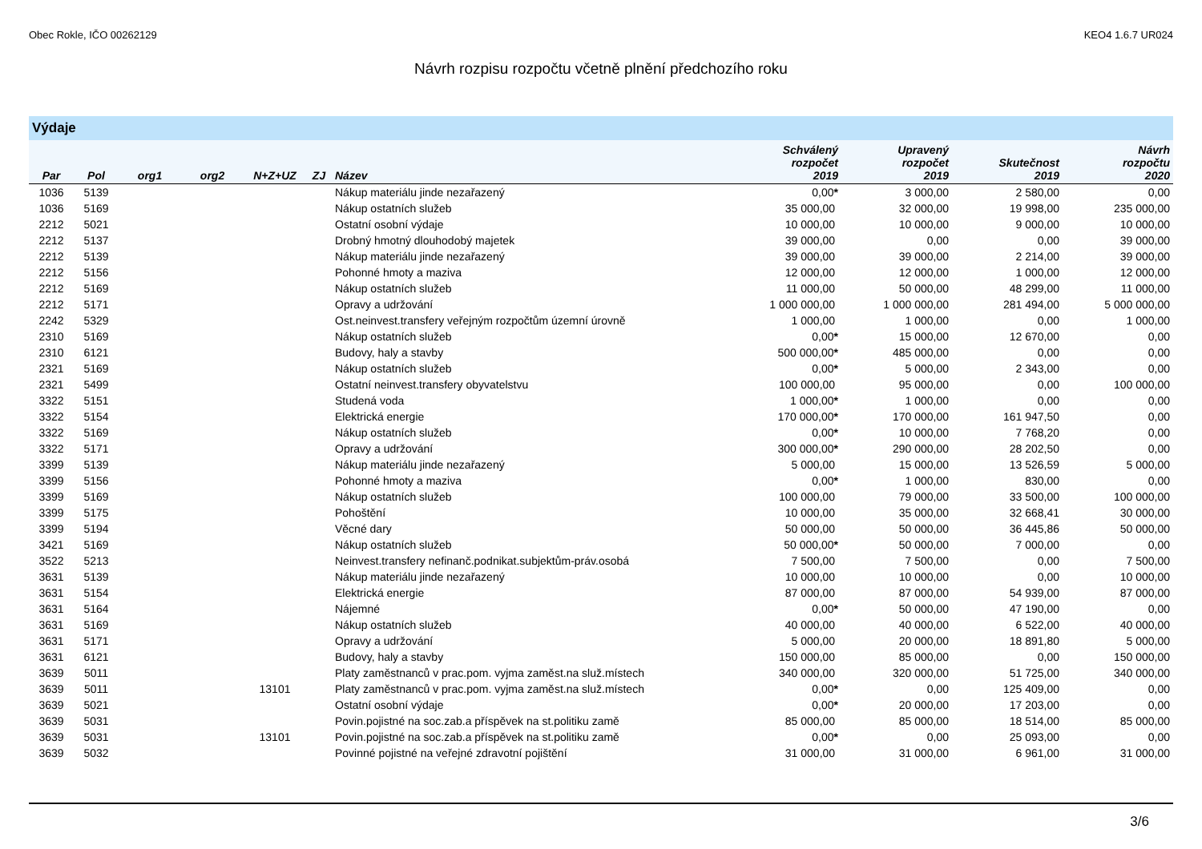Obec Rokle, IČO 00262129 KEO4 1.6.7 UR024
Návrh rozpisu rozpočtu včetně plnění předchozího roku
Výdaje
| Par | Pol | org1 | org2 | N+Z+UZ | ZJ | Název | Schválený rozpočet 2019 | Upravený rozpočet 2019 | Skutečnost 2019 | Návrh rozpočtu 2020 |
| --- | --- | --- | --- | --- | --- | --- | --- | --- | --- | --- |
| 1036 | 5139 | | | | | Nákup materiálu jinde nezařazený | 0,00 * | 3 000,00 | 2 580,00 | 0,00 |
| 1036 | 5169 | | | | | Nákup ostatních služeb | 35 000,00 | 32 000,00 | 19 998,00 | 235 000,00 |
| 2212 | 5021 | | | | | Ostatní osobní výdaje | 10 000,00 | 10 000,00 | 9 000,00 | 10 000,00 |
| 2212 | 5137 | | | | | Drobný hmotný dlouhodobý majetek | 39 000,00 | 0,00 | 0,00 | 39 000,00 |
| 2212 | 5139 | | | | | Nákup materiálu jinde nezařazený | 39 000,00 | 39 000,00 | 2 214,00 | 39 000,00 |
| 2212 | 5156 | | | | | Pohonné hmoty a maziva | 12 000,00 | 12 000,00 | 1 000,00 | 12 000,00 |
| 2212 | 5169 | | | | | Nákup ostatních služeb | 11 000,00 | 50 000,00 | 48 299,00 | 11 000,00 |
| 2212 | 5171 | | | | | Opravy a udržování | 1 000 000,00 | 1 000 000,00 | 281 494,00 | 5 000 000,00 |
| 2242 | 5329 | | | | | Ost.neinvest.transfery veřejným rozpočtům územní úrovně | 1 000,00 | 1 000,00 | 0,00 | 1 000,00 |
| 2310 | 5169 | | | | | Nákup ostatních služeb | 0,00 * | 15 000,00 | 12 670,00 | 0,00 |
| 2310 | 6121 | | | | | Budovy, haly a stavby | 500 000,00 * | 485 000,00 | 0,00 | 0,00 |
| 2321 | 5169 | | | | | Nákup ostatních služeb | 0,00 * | 5 000,00 | 2 343,00 | 0,00 |
| 2321 | 5499 | | | | | Ostatní neinvest.transfery obyvatelstvu | 100 000,00 | 95 000,00 | 0,00 | 100 000,00 |
| 3322 | 5151 | | | | | Studená voda | 1 000,00 * | 1 000,00 | 0,00 | 0,00 |
| 3322 | 5154 | | | | | Elektrická energie | 170 000,00 * | 170 000,00 | 161 947,50 | 0,00 |
| 3322 | 5169 | | | | | Nákup ostatních služeb | 0,00 * | 10 000,00 | 7 768,20 | 0,00 |
| 3322 | 5171 | | | | | Opravy a udržování | 300 000,00 * | 290 000,00 | 28 202,50 | 0,00 |
| 3399 | 5139 | | | | | Nákup materiálu jinde nezařazený | 5 000,00 | 15 000,00 | 13 526,59 | 5 000,00 |
| 3399 | 5156 | | | | | Pohonné hmoty a maziva | 0,00 * | 1 000,00 | 830,00 | 0,00 |
| 3399 | 5169 | | | | | Nákup ostatních služeb | 100 000,00 | 79 000,00 | 33 500,00 | 100 000,00 |
| 3399 | 5175 | | | | | Pohoštění | 10 000,00 | 35 000,00 | 32 668,41 | 30 000,00 |
| 3399 | 5194 | | | | | Věcné dary | 50 000,00 | 50 000,00 | 36 445,86 | 50 000,00 |
| 3421 | 5169 | | | | | Nákup ostatních služeb | 50 000,00 * | 50 000,00 | 7 000,00 | 0,00 |
| 3522 | 5213 | | | | | Neinvest.transfery nefinanč.podnikat.subjektům-práv.osobá | 7 500,00 | 7 500,00 | 0,00 | 7 500,00 |
| 3631 | 5139 | | | | | Nákup materiálu jinde nezařazený | 10 000,00 | 10 000,00 | 0,00 | 10 000,00 |
| 3631 | 5154 | | | | | Elektrická energie | 87 000,00 | 87 000,00 | 54 939,00 | 87 000,00 |
| 3631 | 5164 | | | | | Nájemné | 0,00 * | 50 000,00 | 47 190,00 | 0,00 |
| 3631 | 5169 | | | | | Nákup ostatních služeb | 40 000,00 | 40 000,00 | 6 522,00 | 40 000,00 |
| 3631 | 5171 | | | | | Opravy a udržování | 5 000,00 | 20 000,00 | 18 891,80 | 5 000,00 |
| 3631 | 6121 | | | | | Budovy, haly a stavby | 150 000,00 | 85 000,00 | 0,00 | 150 000,00 |
| 3639 | 5011 | | | | | Platy zaměstnanců v prac.pom. vyjma zaměst.na služ.místech | 340 000,00 | 320 000,00 | 51 725,00 | 340 000,00 |
| 3639 | 5011 | | | 13101 | | Platy zaměstnanců v prac.pom. vyjma zaměst.na služ.místech | 0,00 * | 0,00 | 125 409,00 | 0,00 |
| 3639 | 5021 | | | | | Ostatní osobní výdaje | 0,00 * | 20 000,00 | 17 203,00 | 0,00 |
| 3639 | 5031 | | | | | Povin.pojistné na soc.zab.a příspěvek na st.politiku zamě | 85 000,00 | 85 000,00 | 18 514,00 | 85 000,00 |
| 3639 | 5031 | | | 13101 | | Povin.pojistné na soc.zab.a příspěvek na st.politiku zamě | 0,00 * | 0,00 | 25 093,00 | 0,00 |
| 3639 | 5032 | | | | | Povinné pojistné na veřejné zdravotní pojištění | 31 000,00 | 31 000,00 | 6 961,00 | 31 000,00 |
3/6